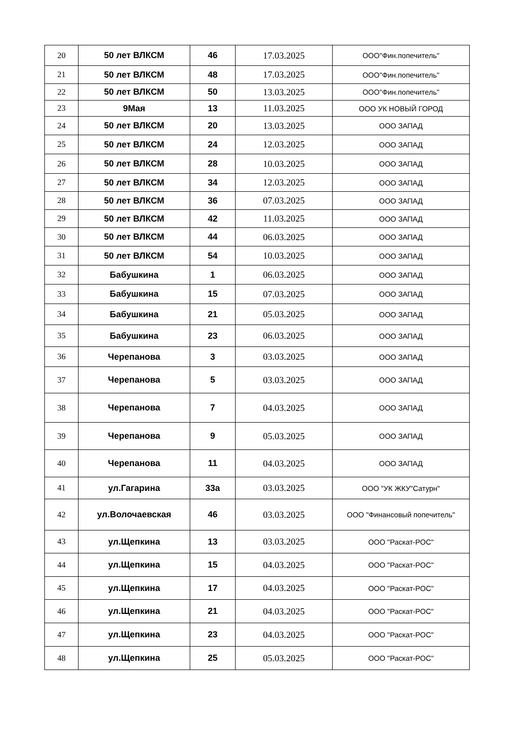| 20 | 50 лет ВЛКСМ | 46 | 17.03.2025 | ООО"Фин.попечитель" |
| 21 | 50 лет ВЛКСМ | 48 | 17.03.2025 | ООО"Фин.попечитель" |
| 22 | 50 лет ВЛКСМ | 50 | 13.03.2025 | ООО"Фин.попечитель" |
| 23 | 9Мая | 13 | 11.03.2025 | ООО УК НОВЫЙ ГОРОД |
| 24 | 50 лет ВЛКСМ | 20 | 13.03.2025 | ООО ЗАПАД |
| 25 | 50 лет ВЛКСМ | 24 | 12.03.2025 | ООО ЗАПАД |
| 26 | 50 лет ВЛКСМ | 28 | 10.03.2025 | ООО ЗАПАД |
| 27 | 50 лет ВЛКСМ | 34 | 12.03.2025 | ООО ЗАПАД |
| 28 | 50 лет ВЛКСМ | 36 | 07.03.2025 | ООО ЗАПАД |
| 29 | 50 лет ВЛКСМ | 42 | 11.03.2025 | ООО ЗАПАД |
| 30 | 50 лет ВЛКСМ | 44 | 06.03.2025 | ООО ЗАПАД |
| 31 | 50 лет ВЛКСМ | 54 | 10.03.2025 | ООО ЗАПАД |
| 32 | Бабушкина | 1 | 06.03.2025 | ООО ЗАПАД |
| 33 | Бабушкина | 15 | 07.03.2025 | ООО ЗАПАД |
| 34 | Бабушкина | 21 | 05.03.2025 | ООО ЗАПАД |
| 35 | Бабушкина | 23 | 06.03.2025 | ООО ЗАПАД |
| 36 | Черепанова | 3 | 03.03.2025 | ООО ЗАПАД |
| 37 | Черепанова | 5 | 03.03.2025 | ООО ЗАПАД |
| 38 | Черепанова | 7 | 04.03.2025 | ООО ЗАПАД |
| 39 | Черепанова | 9 | 05.03.2025 | ООО ЗАПАД |
| 40 | Черепанова | 11 | 04.03.2025 | ООО ЗАПАД |
| 41 | ул.Гагарина | 33а | 03.03.2025 | ООО "УК ЖКУ"Сатурн" |
| 42 | ул.Волочаевская | 46 | 03.03.2025 | ООО "Финансовый попечитель" |
| 43 | ул.Щепкина | 13 | 03.03.2025 | ООО "Раскат-РОС" |
| 44 | ул.Щепкина | 15 | 04.03.2025 | ООО "Раскат-РОС" |
| 45 | ул.Щепкина | 17 | 04.03.2025 | ООО "Раскат-РОС" |
| 46 | ул.Щепкина | 21 | 04.03.2025 | ООО "Раскат-РОС" |
| 47 | ул.Щепкина | 23 | 04.03.2025 | ООО "Раскат-РОС" |
| 48 | ул.Щепкина | 25 | 05.03.2025 | ООО "Раскат-РОС" |